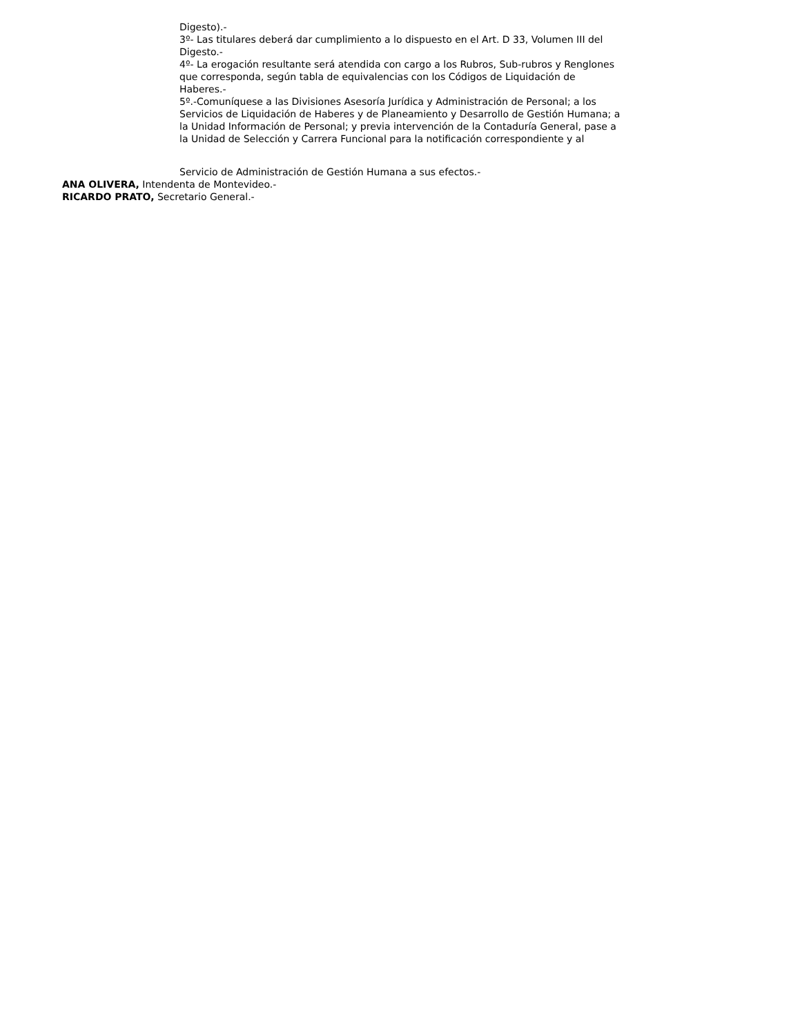Digesto).-
3º- Las titulares deberá dar cumplimiento a lo dispuesto en el Art. D 33, Volumen III del Digesto.-
4º- La erogación resultante será atendida con cargo a los Rubros, Sub-rubros y Renglones que corresponda, según tabla de equivalencias con los Códigos de Liquidación de Haberes.-
5º.-Comuníquese a las Divisiones Asesoría Jurídica y Administración de Personal; a los Servicios de Liquidación de Haberes y de Planeamiento y Desarrollo de Gestión Humana; a la Unidad Información de Personal; y previa intervención de la Contaduría General, pase a la Unidad de Selección y Carrera Funcional para la notificación correspondiente y al
Servicio de Administración de Gestión Humana a sus efectos.-
ANA OLIVERA, Intendenta de Montevideo.-
RICARDO PRATO, Secretario General.-